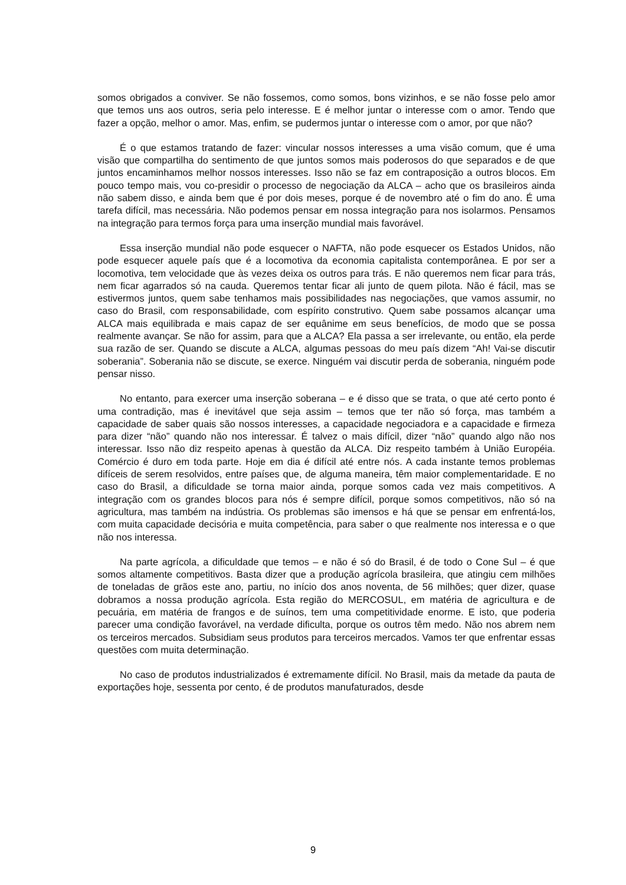somos obrigados a conviver. Se não fossemos, como somos, bons vizinhos, e se não fosse pelo amor que temos uns aos outros, seria pelo interesse. E é melhor juntar o interesse com o amor. Tendo que fazer a opção, melhor o amor. Mas, enfim, se pudermos juntar o interesse com o amor, por que não?
É o que estamos tratando de fazer: vincular nossos interesses a uma visão comum, que é uma visão que compartilha do sentimento de que juntos somos mais poderosos do que separados e de que juntos encaminhamos melhor nossos interesses. Isso não se faz em contraposição a outros blocos. Em pouco tempo mais, vou co-presidir o processo de negociação da ALCA – acho que os brasileiros ainda não sabem disso, e ainda bem que é por dois meses, porque é de novembro até o fim do ano. É uma tarefa difícil, mas necessária. Não podemos pensar em nossa integração para nos isolarmos. Pensamos na integração para termos força para uma inserção mundial mais favorável.
Essa inserção mundial não pode esquecer o NAFTA, não pode esquecer os Estados Unidos, não pode esquecer aquele país que é a locomotiva da economia capitalista contemporânea. E por ser a locomotiva, tem velocidade que às vezes deixa os outros para trás. E não queremos nem ficar para trás, nem ficar agarrados só na cauda. Queremos tentar ficar ali junto de quem pilota. Não é fácil, mas se estivermos juntos, quem sabe tenhamos mais possibilidades nas negociações, que vamos assumir, no caso do Brasil, com responsabilidade, com espírito construtivo. Quem sabe possamos alcançar uma ALCA mais equilibrada e mais capaz de ser equânime em seus benefícios, de modo que se possa realmente avançar. Se não for assim, para que a ALCA? Ela passa a ser irrelevante, ou então, ela perde sua razão de ser. Quando se discute a ALCA, algumas pessoas do meu país dizem “Ah! Vai-se discutir soberania”. Soberania não se discute, se exerce. Ninguém vai discutir perda de soberania, ninguém pode pensar nisso.
No entanto, para exercer uma inserção soberana – e é disso que se trata, o que até certo ponto é uma contradição, mas é inevitável que seja assim – temos que ter não só força, mas também a capacidade de saber quais são nossos interesses, a capacidade negociadora e a capacidade e firmeza para dizer “não” quando não nos interessar. É talvez o mais difícil, dizer “não” quando algo não nos interessar. Isso não diz respeito apenas à questão da ALCA. Diz respeito também à União Européia. Comércio é duro em toda parte. Hoje em dia é difícil até entre nós. A cada instante temos problemas difíceis de serem resolvidos, entre países que, de alguma maneira, têm maior complementaridade. E no caso do Brasil, a dificuldade se torna maior ainda, porque somos cada vez mais competitivos. A integração com os grandes blocos para nós é sempre difícil, porque somos competitivos, não só na agricultura, mas também na indústria. Os problemas são imensos e há que se pensar em enfrentá-los, com muita capacidade decisória e muita competência, para saber o que realmente nos interessa e o que não nos interessa.
Na parte agrícola, a dificuldade que temos – e não é só do Brasil, é de todo o Cone Sul – é que somos altamente competitivos. Basta dizer que a produção agrícola brasileira, que atingiu cem milhões de toneladas de grãos este ano, partiu, no início dos anos noventa, de 56 milhões; quer dizer, quase dobramos a nossa produção agrícola. Esta região do MERCOSUL, em matéria de agricultura e de pecuária, em matéria de frangos e de suínos, tem uma competitividade enorme. E isto, que poderia parecer uma condição favorável, na verdade dificulta, porque os outros têm medo. Não nos abrem nem os terceiros mercados. Subsidiam seus produtos para terceiros mercados. Vamos ter que enfrentar essas questões com muita determinação.
No caso de produtos industrializados é extremamente difícil. No Brasil, mais da metade da pauta de exportações hoje, sessenta por cento, é de produtos manufaturados, desde
9